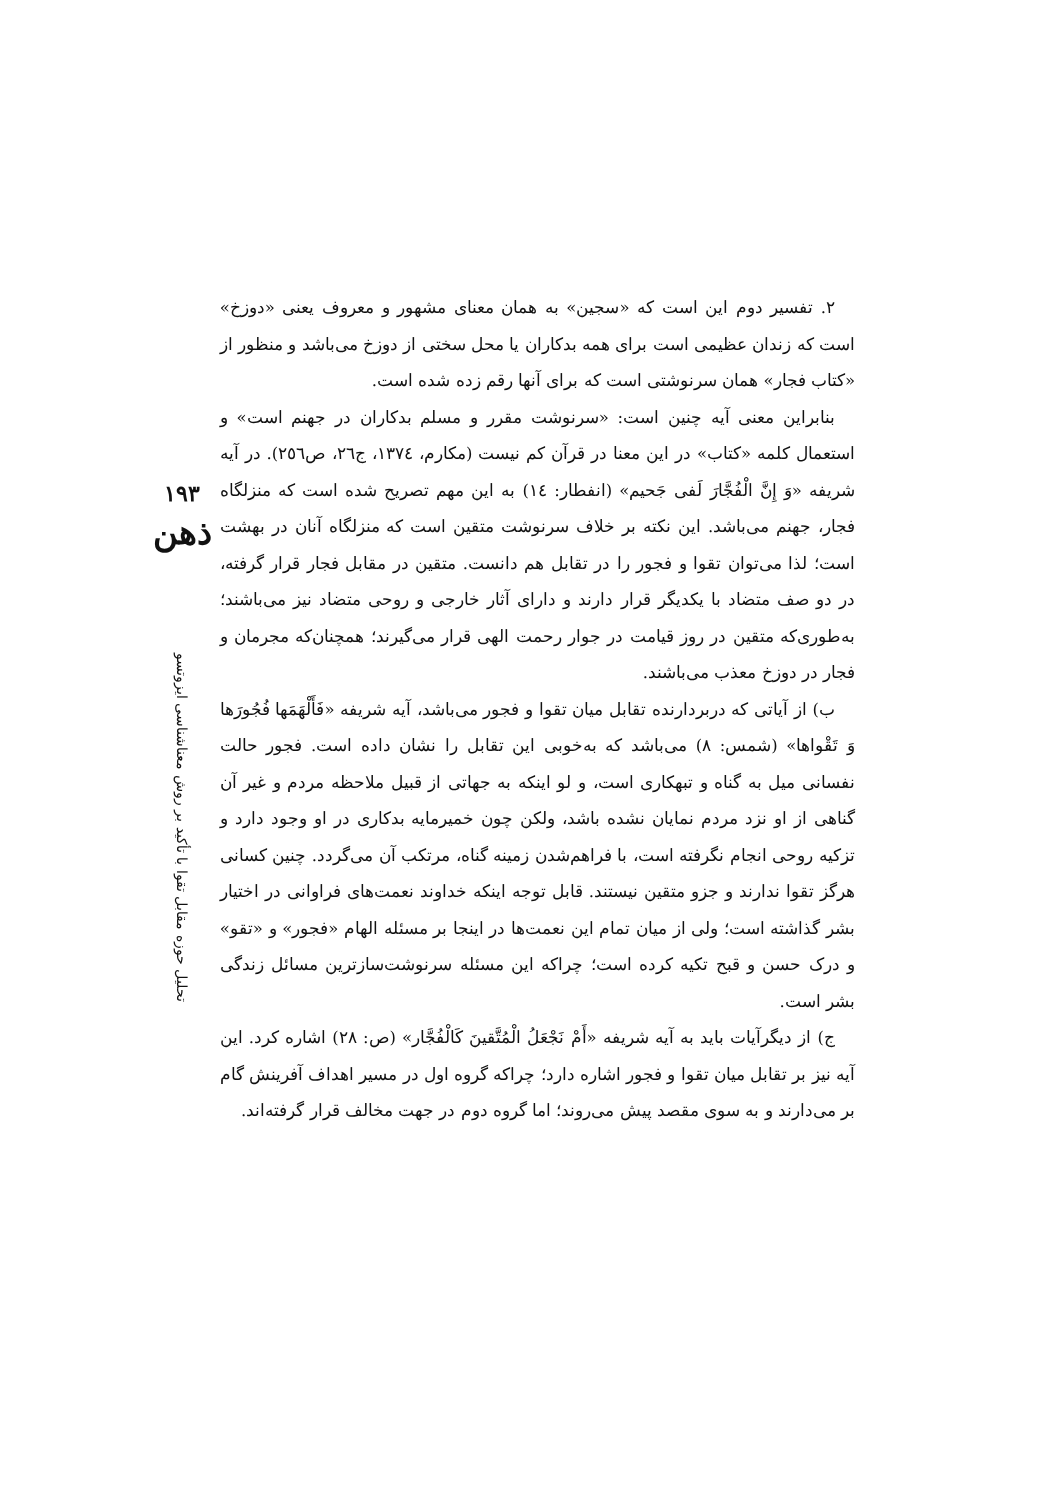۲. تفسیر دوم این است که «سجین» به همان معنای مشهور و معروف یعنی «دوزخ» است که زندان عظیمی است برای همه بدکاران یا محل سختی از دوزخ می‌باشد و منظور از «کتاب فجار» همان سرنوشتی است که برای آنها رقم زده شده است.
بنابراین معنی آیه چنین است: «سرنوشت مقرر و مسلم بدکاران در جهنم است» و استعمال کلمه «کتاب» در این معنا در قرآن کم نیست (مکارم، ۱۳۷٤، ج۲٦، ص۲٥٦). در آیه شریفه «وَ إِنَّ الْفُجَّارَ لَفی جَحیم» (انفطار: ١٤) به این مهم تصریح شده است که منزلگاه فجار، جهنم می‌باشد. این نکته بر خلاف سرنوشت متقین است که منزلگاه آنان در بهشت است؛ لذا می‌توان تقوا و فجور را در تقابل هم دانست. متقین در مقابل فجار قرار گرفته، در دو صف متضاد با یکدیگر قرار دارند و دارای آثار خارجی و روحی متضاد نیز می‌باشند؛ به‌طوری‌که متقین در روز قیامت در جوار رحمت الهی قرار می‌گیرند؛ همچنان‌که مجرمان و فجار در دوزخ معذب می‌باشند.
ب) از آیاتی که دربردارنده تقابل میان تقوا و فجور می‌باشد، آیه شریفه «فَأَلْهَمَها فُجُورَها وَ تَقْواها» (شمس: ۸) می‌باشد که به‌خوبی این تقابل را نشان داده است. فجور حالت نفسانی میل به گناه و تبهکاری است، و لو اینکه به جهاتی از قبیل ملاحظه مردم و غیر آن گناهی از او نزد مردم نمایان نشده باشد، ولکن چون خمیرمایه بدکاری در او وجود دارد و تزکیه روحی انجام نگرفته است، با فراهم‌شدن زمینه گناه، مرتکب آن می‌گردد. چنین کسانی هرگز تقوا ندارند و جزو متقین نیستند. قابل توجه اینکه خداوند نعمت‌های فراوانی در اختیار بشر گذاشته است؛ ولی از میان تمام این نعمت‌ها در اینجا بر مسئله الهام «فجور» و «تقو» و درک حسن و قبح تکیه کرده است؛ چراکه این مسئله سرنوشت‌سازترین مسائل زندگی بشر است.
ج) از دیگرآیات باید به آیه شریفه «أَمْ نَجْعَلُ الْمُتَّقینَ کَالْفُجَّار» (ص: ۲۸) اشاره کرد. این آیه نیز بر تقابل میان تقوا و فجور اشاره دارد؛ چراکه گروه اول در مسیر اهداف آفرینش گام بر می‌دارند و به سوی مقصد پیش می‌روند؛ اما گروه دوم در جهت مخالف قرار گرفته‌اند.
۱۹۳
ذهن
تحلیل حوزه مقابل تقوا با تأکید بر روش معناشناسی ایزوتسو